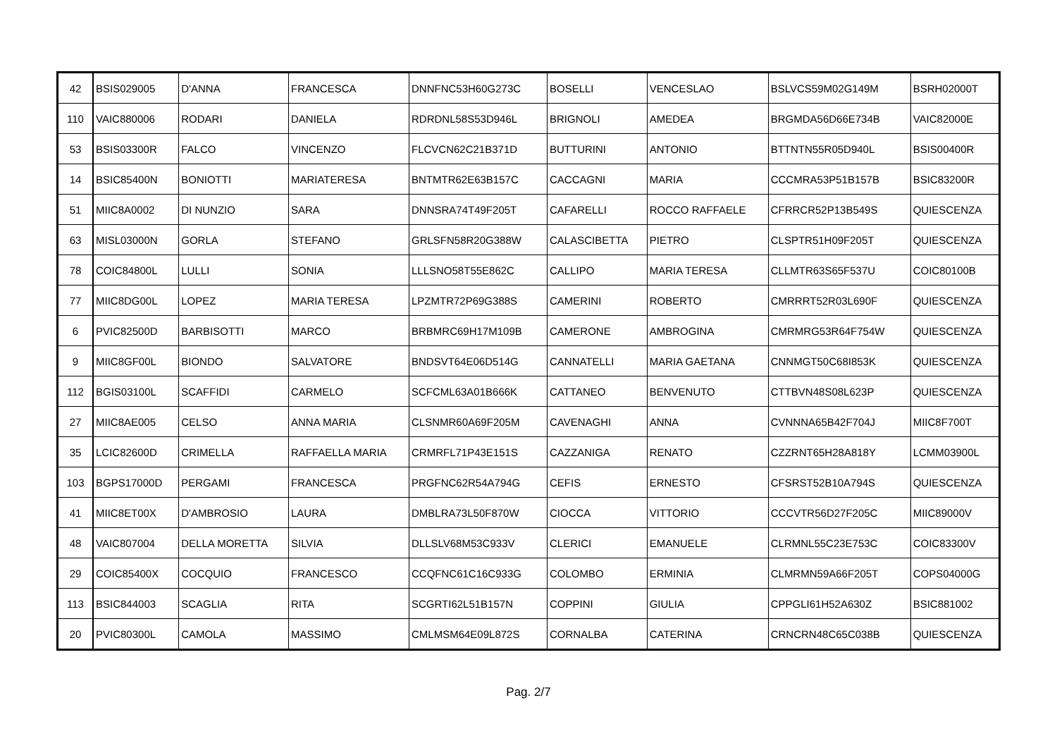| 42 | BSIS029005 | D'ANNA | FRANCESCA | DNNFNC53H60G273C | BOSELLI | VENCESLAO | BSLVCS59M02G149M | BSRH02000T |
| 110 | VAIC880006 | RODARI | DANIELA | RDRDNL58S53D946L | BRIGNOLI | AMEDEA | BRGMDA56D66E734B | VAIC82000E |
| 53 | BSIS03300R | FALCO | VINCENZO | FLCVCN62C21B371D | BUTTURINI | ANTONIO | BTTNTN55R05D940L | BSIS00400R |
| 14 | BSIC85400N | BONIOTTI | MARIATERESA | BNTMTR62E63B157C | CACCAGNI | MARIA | CCCMRA53P51B157B | BSIC83200R |
| 51 | MIIC8A0002 | DI NUNZIO | SARA | DNNSRA74T49F205T | CAFARELLI | ROCCO RAFFAELE | CFRRCR52P13B549S | QUIESCENZA |
| 63 | MISL03000N | GORLA | STEFANO | GRLSFN58R20G388W | CALASCIBETTA | PIETRO | CLSPTR51H09F205T | QUIESCENZA |
| 78 | COIC84800L | LULLI | SONIA | LLLSNO58T55E862C | CALLIPO | MARIA TERESA | CLLMTR63S65F537U | COIC80100B |
| 77 | MIIC8DG00L | LOPEZ | MARIA TERESA | LPZMTR72P69G388S | CAMERINI | ROBERTO | CMRRRT52R03L690F | QUIESCENZA |
| 6 | PVIC82500D | BARBISOTTI | MARCO | BRBMRC69H17M109B | CAMERONE | AMBROGINA | CMRMRG53R64F754W | QUIESCENZA |
| 9 | MIIC8GF00L | BIONDO | SALVATORE | BNDSVT64E06D514G | CANNATELLI | MARIA GAETANA | CNNMGT50C68I853K | QUIESCENZA |
| 112 | BGIS03100L | SCAFFIDI | CARMELO | SCFCML63A01B666K | CATTANEO | BENVENUTO | CTTBVN48S08L623P | QUIESCENZA |
| 27 | MIIC8AE005 | CELSO | ANNA MARIA | CLSNMR60A69F205M | CAVENAGHI | ANNA | CVNNNA65B42F704J | MIIC8F700T |
| 35 | LCIC82600D | CRIMELLA | RAFFAELLA MARIA | CRMRFL71P43E151S | CAZZANIGA | RENATO | CZZRNT65H28A818Y | LCMM03900L |
| 103 | BGPS17000D | PERGAMI | FRANCESCA | PRGFNC62R54A794G | CEFIS | ERNESTO | CFSRST52B10A794S | QUIESCENZA |
| 41 | MIIC8ET00X | D'AMBROSIO | LAURA | DMBLRA73L50F870W | CIOCCA | VITTORIO | CCCVTR56D27F205C | MIIC89000V |
| 48 | VAIC807004 | DELLA MORETTA | SILVIA | DLLSLV68M53C933V | CLERICI | EMANUELE | CLRMNL55C23E753C | COIC83300V |
| 29 | COIC85400X | COCQUIO | FRANCESCO | CCQFNC61C16C933G | COLOMBO | ERMINIA | CLMRMN59A66F205T | COPS04000G |
| 113 | BSIC844003 | SCAGLIA | RITA | SCGRTI62L51B157N | COPPINI | GIULIA | CPPGLI61H52A630Z | BSIC881002 |
| 20 | PVIC80300L | CAMOLA | MASSIMO | CMLMSM64E09L872S | CORNALBA | CATERINA | CRNCRN48C65C038B | QUIESCENZA |
Pag. 2/7